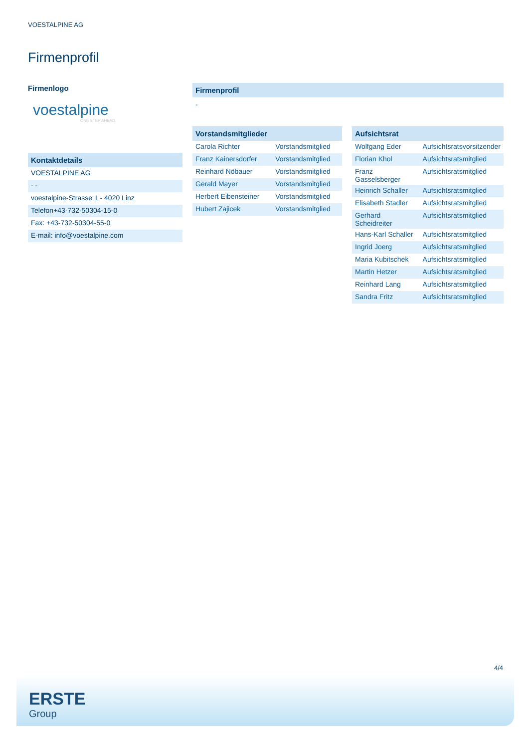VOESTALPINE AG
Firmenprofil
Firmenlogo
voestalpine
ONE STEP AHEAD.
Kontaktdetails
| VOESTALPINE AG |
| - - |
| voestalpine-Strasse 1 - 4020 Linz |
| Telefon+43-732-50304-15-0 |
| Fax: +43-732-50304-55-0 |
| E-mail: info@voestalpine.com |
Firmenprofil
-
Vorstandsmitglieder
| Carola Richter | Vorstandsmitglied |
| Franz Kainersdorfer | Vorstandsmitglied |
| Reinhard Nöbauer | Vorstandsmitglied |
| Gerald Mayer | Vorstandsmitglied |
| Herbert Eibensteiner | Vorstandsmitglied |
| Hubert Zajicek | Vorstandsmitglied |
Aufsichtsrat
| Wolfgang Eder | Aufsichtsratsvorsitzender |
| Florian Khol | Aufsichtsratsmitglied |
| Franz Gasselsberger | Aufsichtsratsmitglied |
| Heinrich Schaller | Aufsichtsratsmitglied |
| Elisabeth Stadler | Aufsichtsratsmitglied |
| Gerhard Scheidreiter | Aufsichtsratsmitglied |
| Hans-Karl Schaller | Aufsichtsratsmitglied |
| Ingrid Joerg | Aufsichtsratsmitglied |
| Maria Kubitschek | Aufsichtsratsmitglied |
| Martin Hetzer | Aufsichtsratsmitglied |
| Reinhard Lang | Aufsichtsratsmitglied |
| Sandra Fritz | Aufsichtsratsmitglied |
4/4
ERSTE
Group